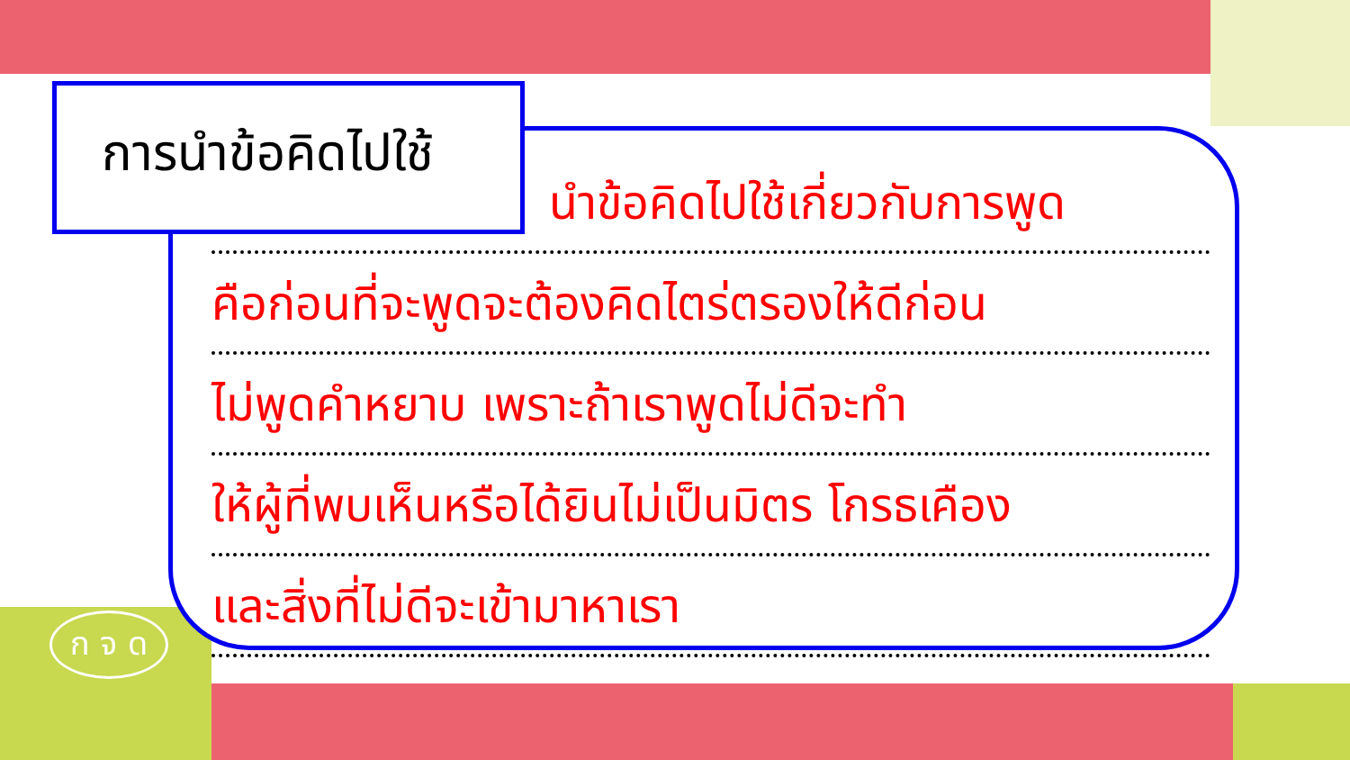การนำข้อคิดไปใช้
นำข้อคิดไปใช้เกี่ยวกับการพูด
คือก่อนที่จะพูดจะต้องคิดไตร่ตรองให้ดีก่อน
ไม่พูดคำหยาบ เพราะถ้าเราพูดไม่ดีจะทำ
ให้ผู้ที่พบเห็นหรือได้ยินไม่เป็นมิตร โกรธเคือง
และสิ่งที่ไม่ดีจะเข้ามาหาเรา
ก จ ด